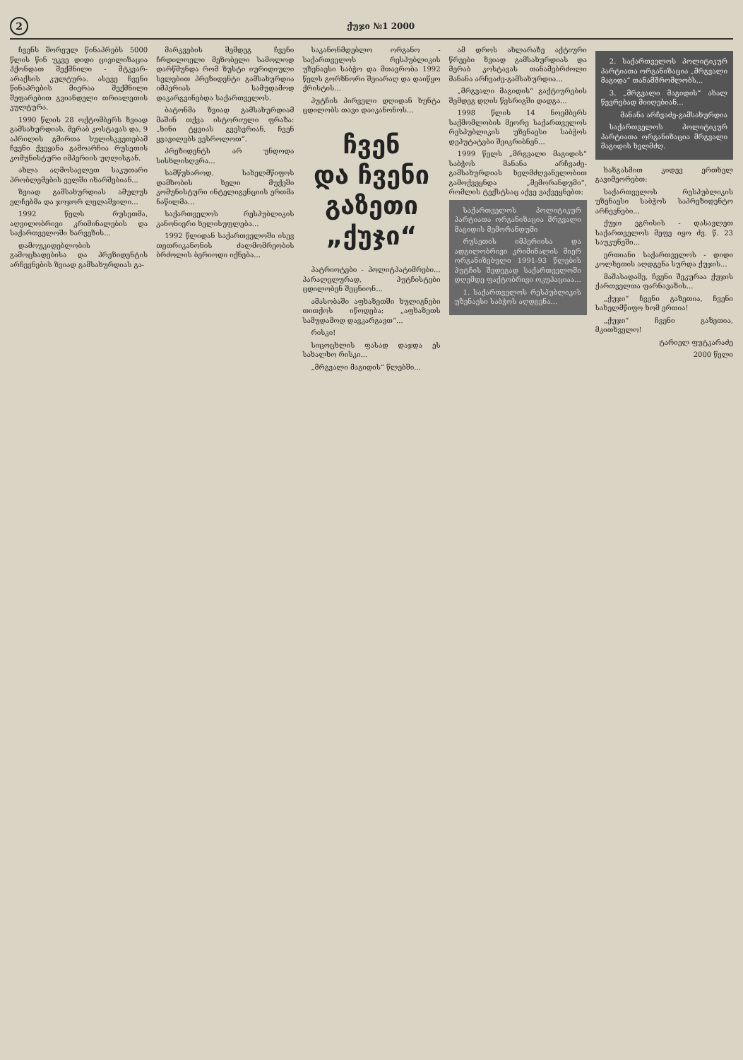2
ქუჯი №1 2000
ჩვენს შორეულ წინაპრებს 5000 წლის წინ უკვე დიდი ცივილიზაცია ჰქონდათ შექმნილი - მტკვარ-არაქსის კულტურა. ასევე ჩვენი წინაპრების მიერაა შექმნილი შეფარებით გვიანდელი თრიალეთის კულტურა.
1990 წლის 28 ოქტომბერს ზვიად გამსახურდიას, მერაბ კოსტავას და, 9 აპრილის გმირთა სულისკვეთებამ ჩვენი ქვეყანა გამოარჩია რუსეთის კომუნისტური იმპერიის უღლისგან.
ახლა აღმოსავლეთ საკუთარი პრობლემების ველში იხარშებიან...
ზვიად გამსახურდიას ამულუს ელჩებმა და ჯოჯორ ლელაშვილი...
1992 წელს რუსეთმა, აღვილობრივი კრიმინალების და საქართველოში ხარვეზის...
დამოუკიდებლობის გამოცხადებისა და პრეზიდენტის არჩევნების ზვიად გამსახურდიას გა-
მარკვების შემდეგ ჩვენი ჩრდილოელი მეზობელი სამოლოდ დარწმუნდა რომ ზუსტი იურიდიული სვლებით პრეზიდენტი გამსახურდია იმპერიას სამუდამოდ დაკარგვინებდა საქართველოს.
ბატონმა ზვიად გამსახურდიამ მაშინ თქვა ისტორიული ფრაზა: „ხინი ტყვიას გვესვრიან, ჩვენ ყვავილებს ვესროლოთ“.
პრეზიდენტს არ უნდოდა სისხლისღვრა...
სამწუხაროდ, სახელმწიფოს დამხობის ხელი მუქეში კომუნისტური ინტელიგენციის ერთმა ნაწილმა...
საქართველოს რესპუბლიკის კანონიერი ხელისუფლება...
1992 წლიდან საქართველოში ისევ თეთრიკანონის ძალმომრეობის ბრძოლის ბერიოდი იქნება...
საკანონმდებლო ორგანო - საქართველოს რესპუბლიკის უზენაესი საბჭო და მთავრობა 1992 წელს გორზნორი შეიარაღ და დაიწყო ქრისტის...
პუტჩის პირველი დღიდან ხუნტა ცდილობს თავი დაიკანონოს...
ჩვენ
და ჩვენი გაზეთი
„ქუჯი“
პატრიოტები - პოლიტპატიმრები... პარალელურად, პუტჩისტები ცდილობენ შეცნიონ...
ამასობაში აფხაზეთში ხულიგნები თითქოს იწოდება: „აფხაზეთს სამუდამოდ დავკარგავთ“...
რისკი!
სიცოცხლის ფასად დაჯდა ეს სახალხო რისკი...
„მრგვალი მაგიდის“ წლებში...
ამ დროს ახლარაზე აქტიური წრეები ზვიად გამსახურდიას და მერაბ კოსტავას თანამებრძოლი მანანა არჩვაძე-გამსახურდია...
„მრგვალი მაგიდის“ გაქტიურების შემდეგ დღის წესრიგში დადგა...
1998 წლის 14 ნოემბერს საქმომლობის მეორე საქართველოს რესპუბლიკის უზენაესი საბჭოს დეპუტატები შეიკრიბნენ...
1999 წელს „მრგვალი მაგიდის“ საბჭოს მანანა არჩვაძე-გამსახურდიას ხელმძღვანელობით გამოქვეყნდა „მემორანდუმი“, რომლის ტექსტსაც აქვე ვაქვეყნებთ:
საქართველოს პოლიტიკურ პარტიათა ორგანიზაცია მრგვალი მაგიდის მემორანდუმი
რუსეთის იმპერიისა და ადგილობრივი კრიმინალის მიერ ორგანიზებული 1991-93 წლების პუტჩის შედეგად საქართველოში დღემდე ფაქტობრივი ოკუპაციაა...
1. საქართველოს რესპუბლიკის უზენაესი საბჭოს აღდგენა...
2. საქართველოს პოლიტიკურ პარტიათა ორგანიზაცია „მრგვალი მაგიდა“ თანამშრომლობს...
3. „მრგვალი მაგიდის“ ახალ წევრებად მიიღებიან...
მანანა არჩვაძე-გამსახურდია
საქართველოს პოლიტიკურ პარტიათა ორგანიზაცია მრგვალი მაგიდის ხელმძღ.
ხაზგასმით კიდევ ერთხელ გავიმეორებთ:
საქართველოს რესპუბლიკის უზენაესი საბჭოს საპრეზიდენტო არჩევნები...
ქუჯი ეგრისის - დასავლეთ საქართველოს მეფე იყო ძვ. წ. 23 საუკუნეში...
ერთიანი საქართველოს - დიდი კოლხეთის აღდგენა სურდა ქუჯის...
მაშასადამე, ჩვენი შეკურაა ქუჯის ქართველთა ფარნავაზის...
„ქუჯი“ ჩვენი გაზეთია, ჩვენი სახელმწიფო ხომ ერთია!
„ქუჯი“ ჩვენი გაზეთია, მკითხველო!
ტარიელ ფუტკარაძე
2000 წელი